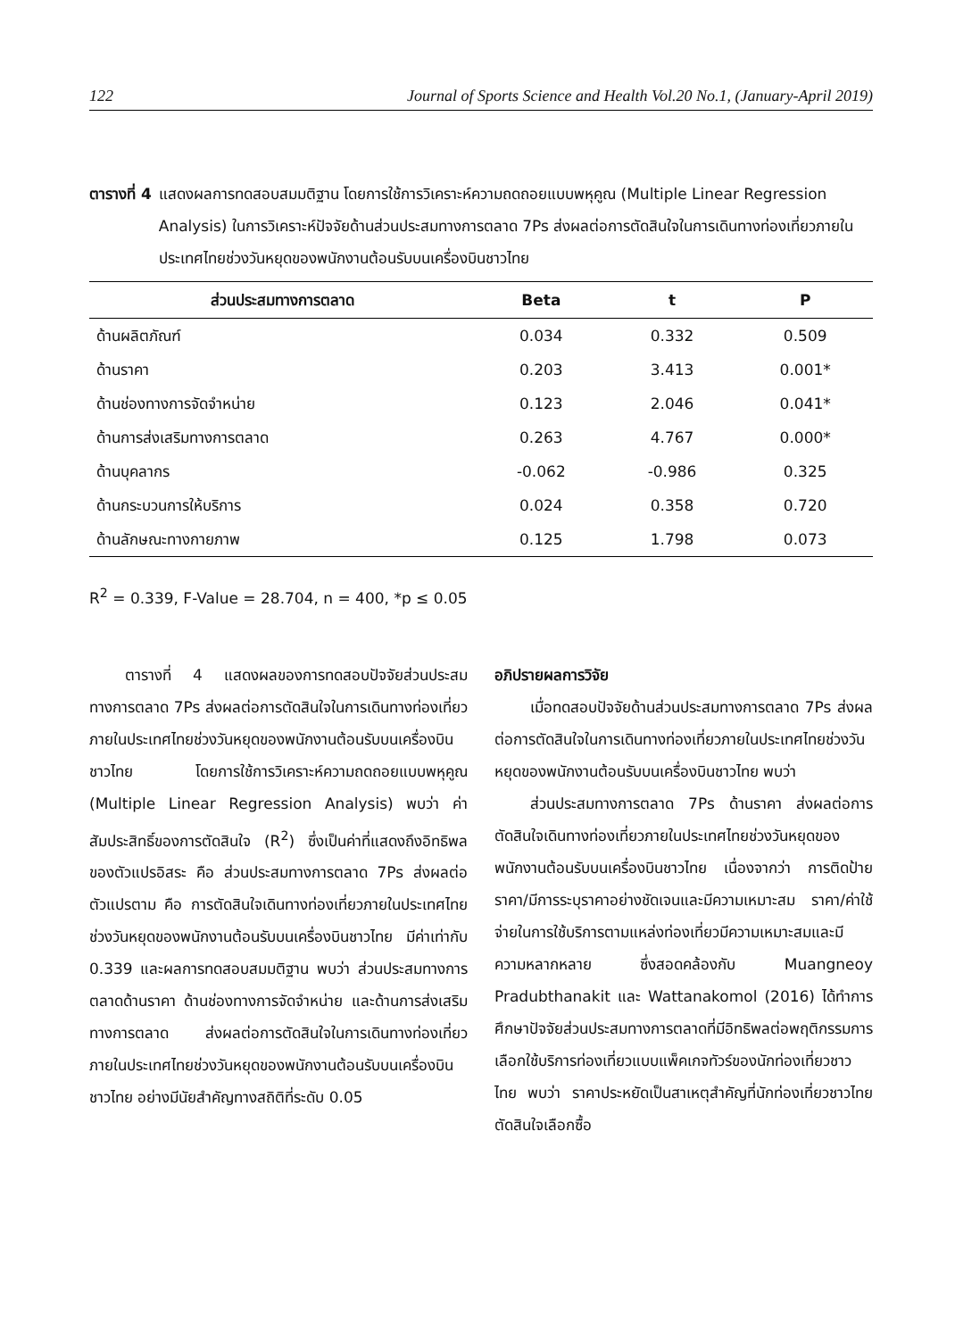122 Journal of Sports Science and Health Vol.20 No.1, (January-April 2019)
ตารางที่ 4 แสดงผลการทดสอบสมมติฐาน โดยการใช้การวิเคราะห์ความถดถอยแบบพหุคูณ (Multiple Linear Regression Analysis) ในการวิเคราะห์ปัจจัยด้านส่วนประสมทางการตลาด 7Ps ส่งผลต่อการตัดสินใจในการเดินทางท่องเที่ยวภายในประเทศไทยช่วงวันหยุดของพนักงานต้อนรับบนเครื่องบินชาวไทย
| ส่วนประสมทางการตลาด | Beta | t | P |
| --- | --- | --- | --- |
| ด้านผลิตภัณฑ์ | 0.034 | 0.332 | 0.509 |
| ด้านราคา | 0.203 | 3.413 | 0.001* |
| ด้านช่องทางการจัดจำหน่าย | 0.123 | 2.046 | 0.041* |
| ด้านการส่งเสริมทางการตลาด | 0.263 | 4.767 | 0.000* |
| ด้านบุคลากร | -0.062 | -0.986 | 0.325 |
| ด้านกระบวนการให้บริการ | 0.024 | 0.358 | 0.720 |
| ด้านลักษณะทางกายภาพ | 0.125 | 1.798 | 0.073 |
R<sup>2</sup> = 0.339, F-Value = 28.704, n = 400, *p ≤ 0.05
ตารางที่ 4 แสดงผลของการทดสอบปัจจัยส่วนประสมทางการตลาด 7Ps ส่งผลต่อการตัดสินใจในการเดินทางท่องเที่ยวภายในประเทศไทยช่วงวันหยุดของพนักงานต้อนรับบนเครื่องบินชาวไทย โดยการใช้การวิเคราะห์ความถดถอยแบบพหุคูณ (Multiple Linear Regression Analysis) พบว่า ค่าสัมประสิทธิ์ของการตัดสินใจ (R<sup>2</sup>) ซึ่งเป็นค่าที่แสดงถึงอิทธิพลของตัวแปรอิสระ คือ ส่วนประสมทางการตลาด 7Ps ส่งผลต่อตัวแปรตาม คือ การตัดสินใจเดินทางท่องเที่ยวภายในประเทศไทยช่วงวันหยุดของพนักงานต้อนรับบนเครื่องบินชาวไทย มีค่าเท่ากับ 0.339 และผลการทดสอบสมมติฐาน พบว่า ส่วนประสมทางการตลาดด้านราคา ด้านช่องทางการจัดจำหน่าย และด้านการส่งเสริมทางการตลาด ส่งผลต่อการตัดสินใจในการเดินทางท่องเที่ยวภายในประเทศไทยช่วงวันหยุดของพนักงานต้อนรับบนเครื่องบินชาวไทย อย่างมีนัยสำคัญทางสถิติที่ระดับ 0.05
อภิปรายผลการวิจัย
เมื่อทดสอบปัจจัยด้านส่วนประสมทางการตลาด 7Ps ส่งผลต่อการตัดสินใจในการเดินทางท่องเที่ยวภายในประเทศไทยช่วงวันหยุดของพนักงานต้อนรับบนเครื่องบินชาวไทย พบว่า
ส่วนประสมทางการตลาด 7Ps ด้านราคา ส่งผลต่อการตัดสินใจเดินทางท่องเที่ยวภายในประเทศไทยช่วงวันหยุดของพนักงานต้อนรับบนเครื่องบินชาวไทย เนื่องจากว่า การติดป้ายราคา/มีการระบุราคาอย่างชัดเจนและมีความเหมาะสม ราคา/ค่าใช้จ่ายในการใช้บริการตามแหล่งท่องเที่ยวมีความเหมาะสมและมีความหลากหลาย ซึ่งสอดคล้องกับ Muangneoy Pradubthanakit และ Wattanakomol (2016) ได้ทำการศึกษาปัจจัยส่วนประสมทางการตลาดที่มีอิทธิพลต่อพฤติกรรมการเลือกใช้บริการท่องเที่ยวแบบแพ็คเกจทัวร์ของนักท่องเที่ยวชาวไทย พบว่า ราคาประหยัดเป็นสาเหตุสำคัญที่นักท่องเที่ยวชาวไทยตัดสินใจเลือกซื้อ